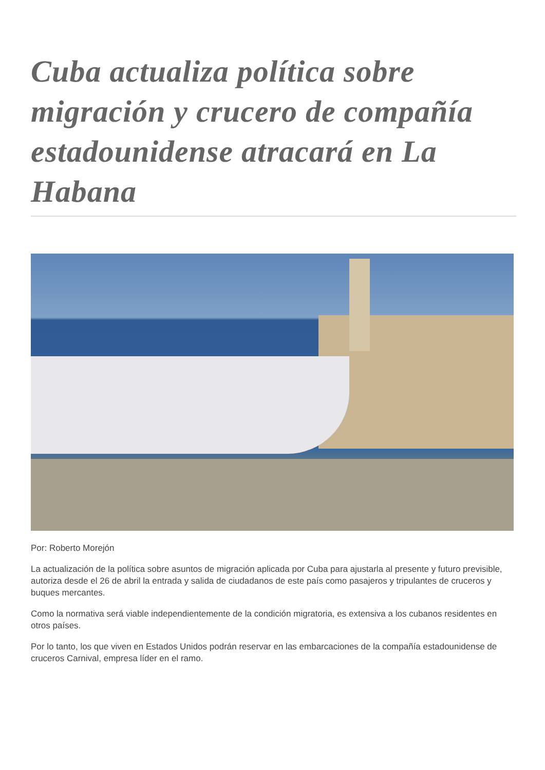Cuba actualiza política sobre migración y crucero de compañía estadounidense atracará en La Habana
Por: Roberto Morejón
La actualización de la política sobre asuntos de migración aplicada por Cuba para ajustarla al presente y futuro previsible, autoriza desde el 26 de abril la entrada y salida de ciudadanos de este país como pasajeros y tripulantes de cruceros y buques mercantes.
Como la normativa será viable independientemente de la condición migratoria, es extensiva a los cubanos residentes en otros países.
Por lo tanto, los que viven en Estados Unidos podrán reservar en las embarcaciones de la compañía estadounidense de cruceros Carnival, empresa líder en el ramo.